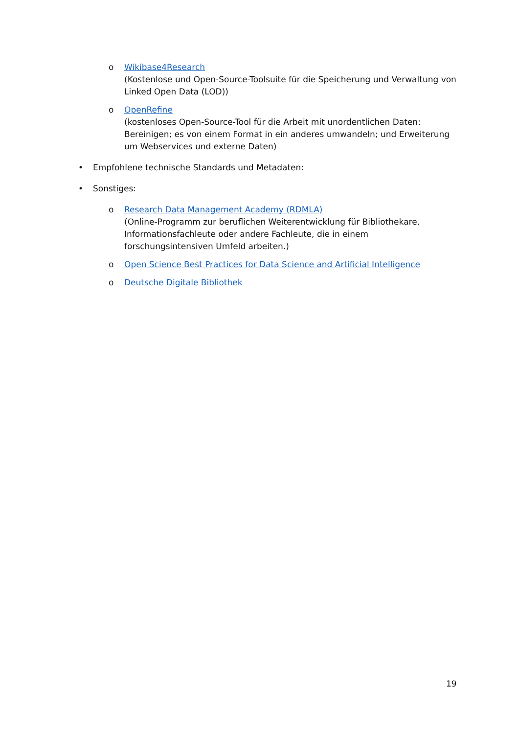o Wikibase4Research
(Kostenlose und Open-Source-Toolsuite für die Speicherung und Verwaltung von Linked Open Data (LOD))
o OpenRefine
(kostenloses Open-Source-Tool für die Arbeit mit unordentlichen Daten: Bereinigen; es von einem Format in ein anderes umwandeln; und Erweiterung um Webservices und externe Daten)
• Empfohlene technische Standards und Metadaten:
• Sonstiges:
o Research Data Management Academy (RDMLA)
(Online-Programm zur beruflichen Weiterentwicklung für Bibliothekare, Informationsfachleute oder andere Fachleute, die in einem forschungsintensiven Umfeld arbeiten.)
o Open Science Best Practices for Data Science and Artificial Intelligence
o Deutsche Digitale Bibliothek
19